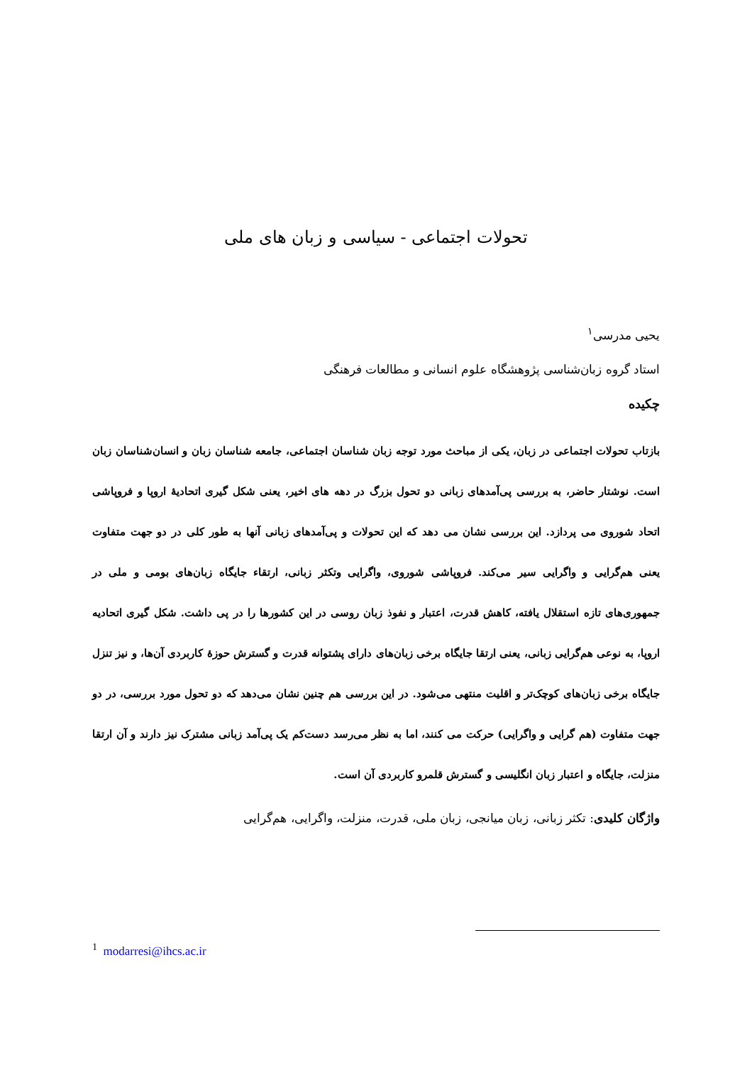تحولات اجتماعی - سیاسی و زبان های ملی
یحیی مدرسی<sup>۱</sup>
استاد گروه زبان‌شناسی پژوهشگاه علوم انسانی و مطالعات فرهنگی
چکیده
بازتاب تحولات اجتماعی در زبان، یکی از مباحث مورد توجه زبان شناسان اجتماعی، جامعه شناسان زبان و انسان‌شناسان زبان است. نوشتار حاضر، به بررسی پی‌آمدهای زبانی دو تحول بزرگ در دهه های اخیر، یعنی شکل گیری اتحادیهٔ اروپا و فروپاشی اتحاد شوروی می پردازد. این بررسی نشان می دهد که این تحولات و پی‌آمدهای زبانی آنها به طور کلی در دو جهت متفاوت یعنی هم‌گرایی و واگرایی سیر می‌کند. فروپاشی شوروی، واگرایی وتکثر زبانی، ارتقاء جایگاه زبان‌های بومی و ملی در جمهوری‌های تازه استقلال یافته، کاهش قدرت، اعتبار و نفوذ زبان روسی در این کشورها را در پی داشت. شکل گیری اتحادیه اروپا، به نوعی هم‌گرایی زبانی، یعنی ارتقا جایگاه برخی زبان‌های دارای پشتوانه قدرت و گسترش حوزهٔ کاربردی آن‌ها، و نیز تنزل جایگاه برخی زبان‌های کوچک‌تر و اقلیت منتهی می‌شود. در این بررسی هم چنین نشان می‌دهد که دو تحول مورد بررسی، در دو جهت متفاوت (هم گرایی و واگرایی) حرکت می کنند، اما به نظر می‌رسد دست‌کم یک پی‌آمد زبانی مشترک نیز دارند و آن ارتقا منزلت، جایگاه و اعتبار زبان انگلیسی و گسترش قلمرو کاربردی آن است.
واژگان کلیدی: تکثر زبانی، زبان میانجی، زبان ملی، قدرت، منزلت، واگرایی، هم‌گرایی
<sup>1</sup> modarresi@ihcs.ac.ir